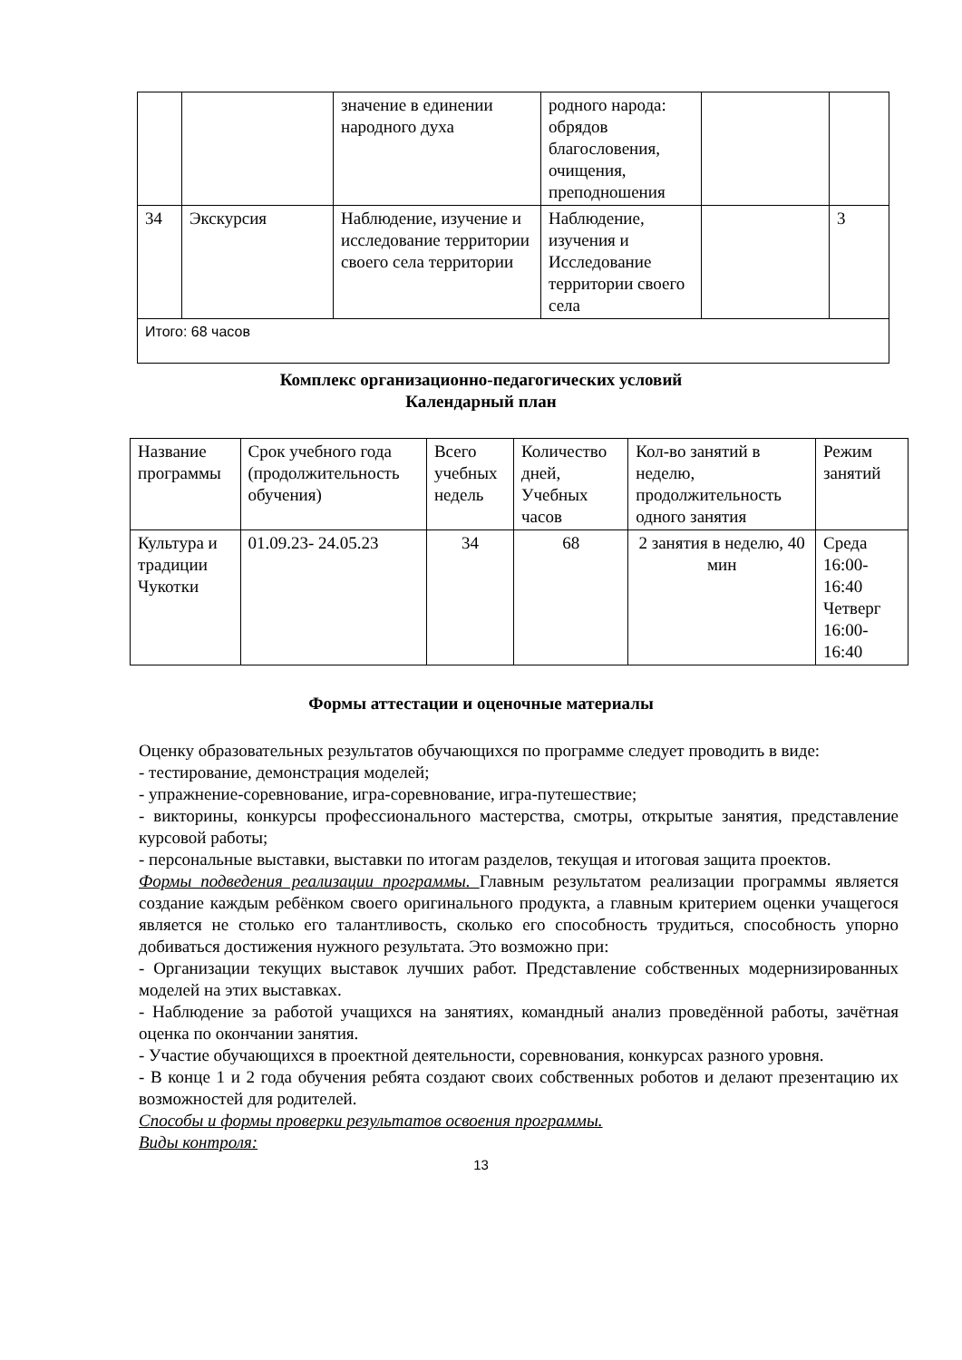| | | значение в единении народного духа | родного народа: обрядов благословения, очищения, преподношения | | |
| 34 | Экскурсия | Наблюдение, изучение и исследование территории своего села территории | Наблюдение, изучения и Исследование территории своего села | | 3 |
| Итого: 68 часов | | | | | |
Комплекс организационно-педагогических условий
Календарный план
| Название программы | Срок учебного года (продолжительность обучения) | Всего учебных недель | Количество дней, Учебных часов | Кол-во занятий в неделю, продолжительность одного занятия | Режим занятий |
| Культура и традиции Чукотки | 01.09.23- 24.05.23 | 34 | 68 | 2 занятия в неделю, 40 мин | Среда 16:00-16:40 Четверг 16:00-16:40 |
Формы аттестации и оценочные материалы
Оценку образовательных результатов обучающихся по программе следует проводить в виде:
- тестирование, демонстрация моделей;
- упражнение-соревнование, игра-соревнование, игра-путешествие;
- викторины, конкурсы профессионального мастерства, смотры, открытые занятия, представление курсовой работы;
- персональные выставки, выставки по итогам разделов, текущая и итоговая защита проектов.
Формы подведения реализации программы. Главным результатом реализации программы является создание каждым ребёнком своего оригинального продукта, а главным критерием оценки учащегося является не столько его талантливость, сколько его способность трудиться, способность упорно добиваться достижения нужного результата. Это возможно при:
- Организации текущих выставок лучших работ. Представление собственных модернизированных моделей на этих выставках.
- Наблюдение за работой учащихся на занятиях, командный анализ проведённой работы, зачётная оценка по окончании занятия.
- Участие обучающихся в проектной деятельности, соревнования, конкурсах разного уровня.
- В конце 1 и 2 года обучения ребята создают своих собственных роботов и делают презентацию их возможностей для родителей.
Способы и формы проверки результатов освоения программы.
Виды контроля:
13